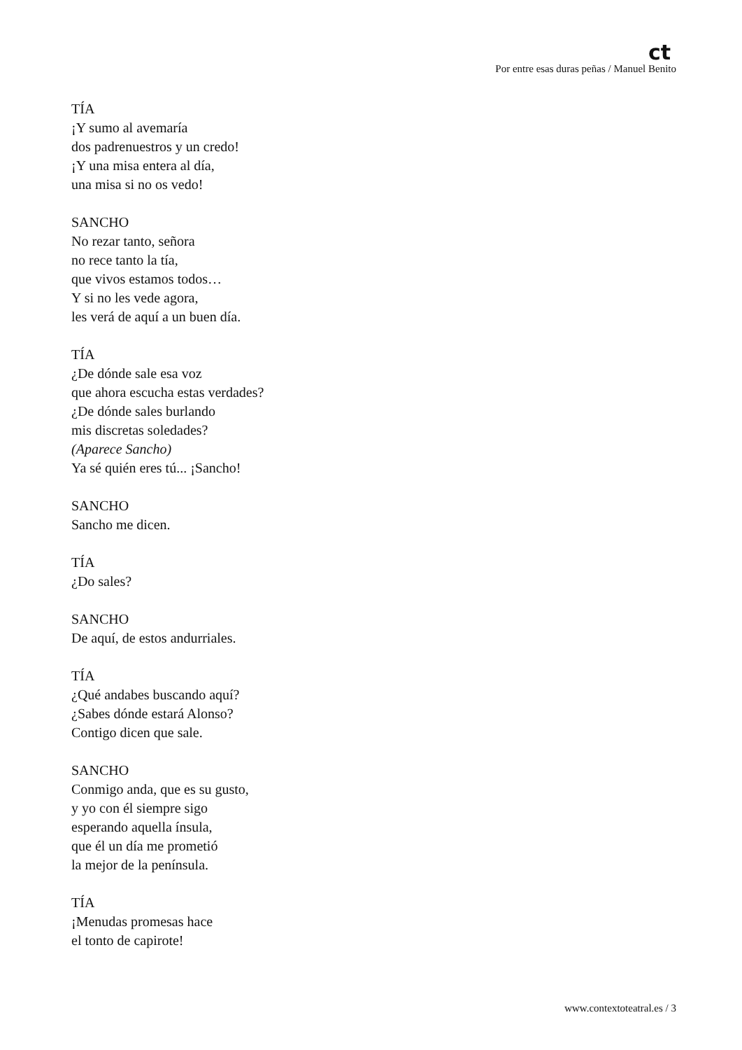ct
Por entre esas duras peñas / Manuel Benito
TÍA
¡Y sumo al avemaría
dos padrenuestros y un credo!
¡Y una misa entera al día,
una misa si no os vedo!
SANCHO
No rezar tanto, señora
no rece tanto la tía,
que vivos estamos todos…
Y si no les vede agora,
les verá de aquí a un buen día.
TÍA
¿De dónde sale esa voz
que ahora escucha estas verdades?
¿De dónde sales burlando
mis discretas soledades?
(Aparece Sancho)
Ya sé quién eres tú... ¡Sancho!
SANCHO
Sancho me dicen.
TÍA
¿Do sales?
SANCHO
De aquí, de estos andurriales.
TÍA
¿Qué andabes buscando aquí?
¿Sabes dónde estará Alonso?
Contigo dicen que sale.
SANCHO
Conmigo anda, que es su gusto,
y yo con él siempre sigo
esperando aquella ínsula,
que él un día me prometió
la mejor de la península.
TÍA
¡Menudas promesas hace
el tonto de capirote!
www.contextoteatral.es / 3